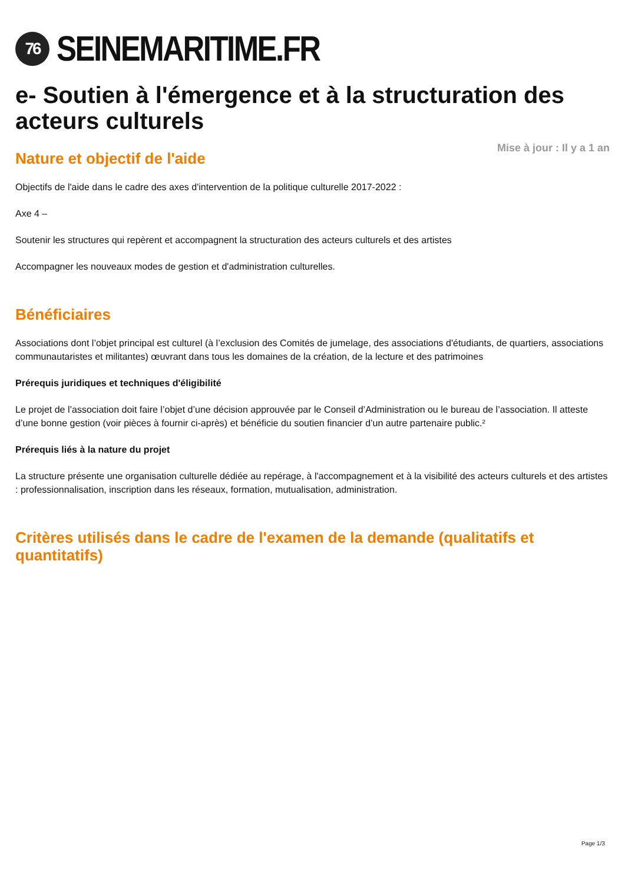76
SEINEMARITIME.FR
e- Soutien à l'émergence et à la structuration des acteurs culturels
Mise à jour : Il y a 1 an
Nature et objectif de l'aide
Objectifs de l'aide dans le cadre des axes d'intervention de la politique culturelle 2017-2022 :
Axe 4 –
Soutenir les structures qui repèrent et accompagnent la structuration des acteurs culturels et des artistes
Accompagner les nouveaux modes de gestion et d'administration culturelles.
Bénéficiaires
Associations dont l’objet principal est culturel (à l’exclusion des Comités de jumelage, des associations d'étudiants, de quartiers, associations communautaristes et militantes) œuvrant dans tous les domaines de la création, de la lecture et des patrimoines
Prérequis juridiques et techniques d'éligibilité
Le projet de l’association doit faire l’objet d’une décision approuvée par le Conseil d’Administration ou le bureau de l’association. Il atteste d’une bonne gestion (voir pièces à fournir ci-après) et bénéficie du soutien financier d’un autre partenaire public.²
Prérequis liés à la nature du projet
La structure présente une organisation culturelle dédiée au repérage, à l'accompagnement et à la visibilité des acteurs culturels et des artistes : professionnalisation, inscription dans les réseaux, formation, mutualisation, administration.
Critères utilisés dans le cadre de l'examen de la demande (qualitatifs et quantitatifs)
Page 1/3